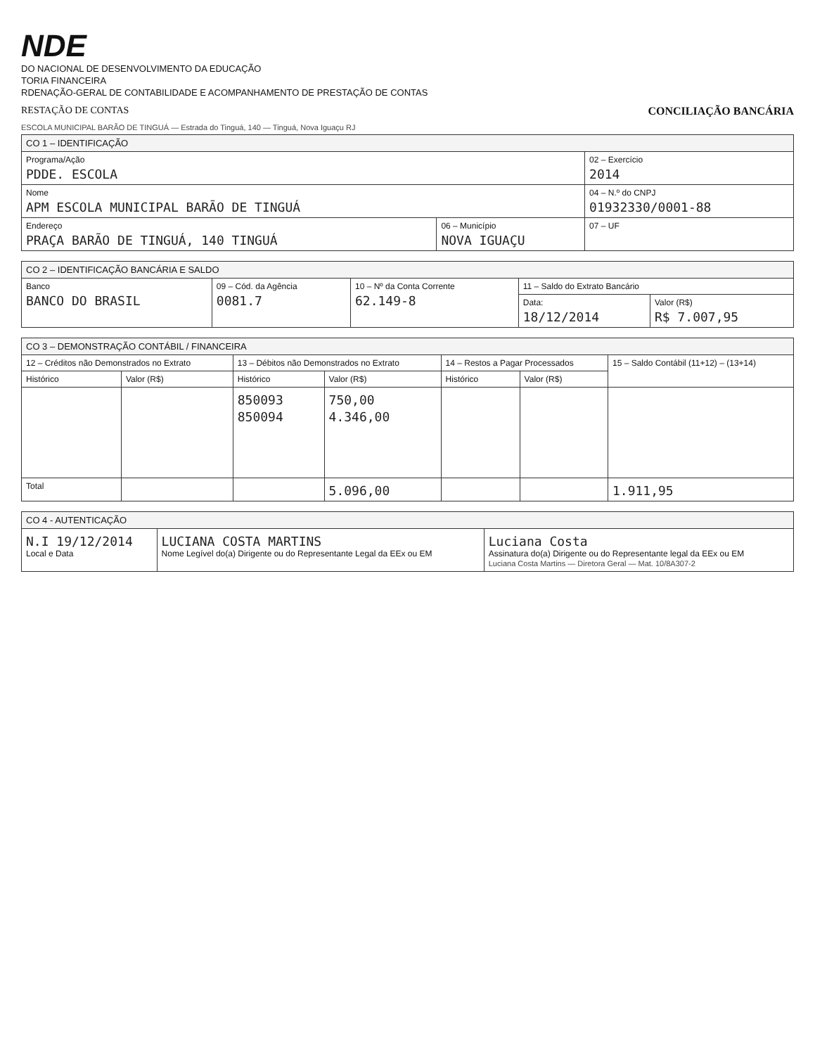NDE
DO NACIONAL DE DESENVOLVIMENTO DA EDUCAÇÃO
TORIA FINANCEIRA
RDENAÇÃO-GERAL DE CONTABILIDADE E ACOMPANHAMENTO DE PRESTAÇÃO DE CONTAS
RESTAÇÃO DE CONTAS CONCILIAÇÃO BANCÁRIA
ESCOLA MUNICIPAL BARÃO DE TINGUÁ — Estrada do Tinguá, 140 — Tinguá, Nova Iguaçu RJ
| CO 1 – IDENTIFICAÇÃO | | |
| --- | --- | --- |
| Programa/Ação PDDE. ESCOLA | | 02 – Exercício 2014 |
| Nome APM ESCOLA MUNICIPAL BARÃO DE TINGUÁ | | 04 – N.º do CNPJ 01932330/0001-88 |
| Endereço PRAÇA BARÃO DE TINGUÁ, 140 TINGUÁ | 06 – Município NOVA IGUAÇU | 07 – UF |
| CO 2 – IDENTIFICAÇÃO BANCÁRIA E SALDO | | | | |
| --- | --- | --- | --- | --- |
| Banco BANCO DO BRASIL | 09 – Cód. da Agência 0081.7 | 10 – Nº da Conta Corrente 62.149-8 | 11 – Saldo do Extrato Bancário | |
| | | | Data: 18/12/2014 | Valor (R$) R$ 7.007,95 |
| CO 3 – DEMONSTRAÇÃO CONTÁBIL / FINANCEIRA | | | | | | |
| --- | --- | --- | --- | --- | --- | --- |
| 12 – Créditos não Demonstrados no Extrato | | 13 – Débitos não Demonstrados no Extrato | | 14 – Restos a Pagar Processados | | 15 – Saldo Contábil (11+12) – (13+14) |
| Histórico | Valor (R$) | Histórico | Valor (R$) | Histórico | Valor (R$) | |
| | | 850093 850094 | 750,00 4.346,00 | | | |
| Total | | | 5.096,00 | | | 1.911,95 |
| CO 4 - AUTENTICAÇÃO | | |
| --- | --- | --- |
| N.I 19/12/2014 Local e Data | LUCIANA COSTA MARTINS Nome Legível do(a) Dirigente ou do Representante Legal da EEx ou EM | Luciana Costa Assinatura do(a) Dirigente ou do Representante legal da EEx ou EM Luciana Costa Martins — Diretora Geral — Mat. 10/8A307-2 |